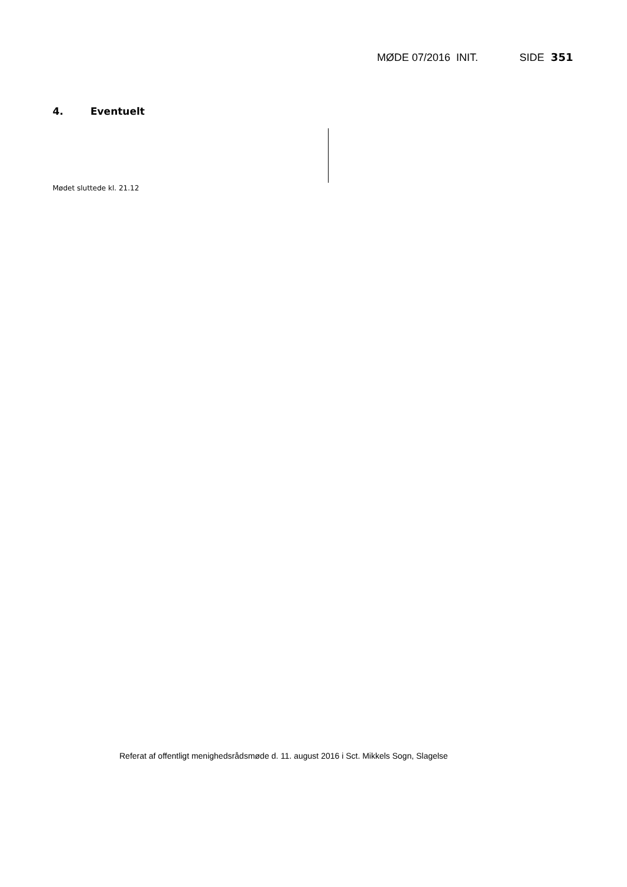MØDE 07/2016 INIT. SIDE 351
4. Eventuelt
Mødet sluttede kl. 21.12
Referat af offentligt menighedsrådsmøde d. 11. august 2016 i Sct. Mikkels Sogn, Slagelse